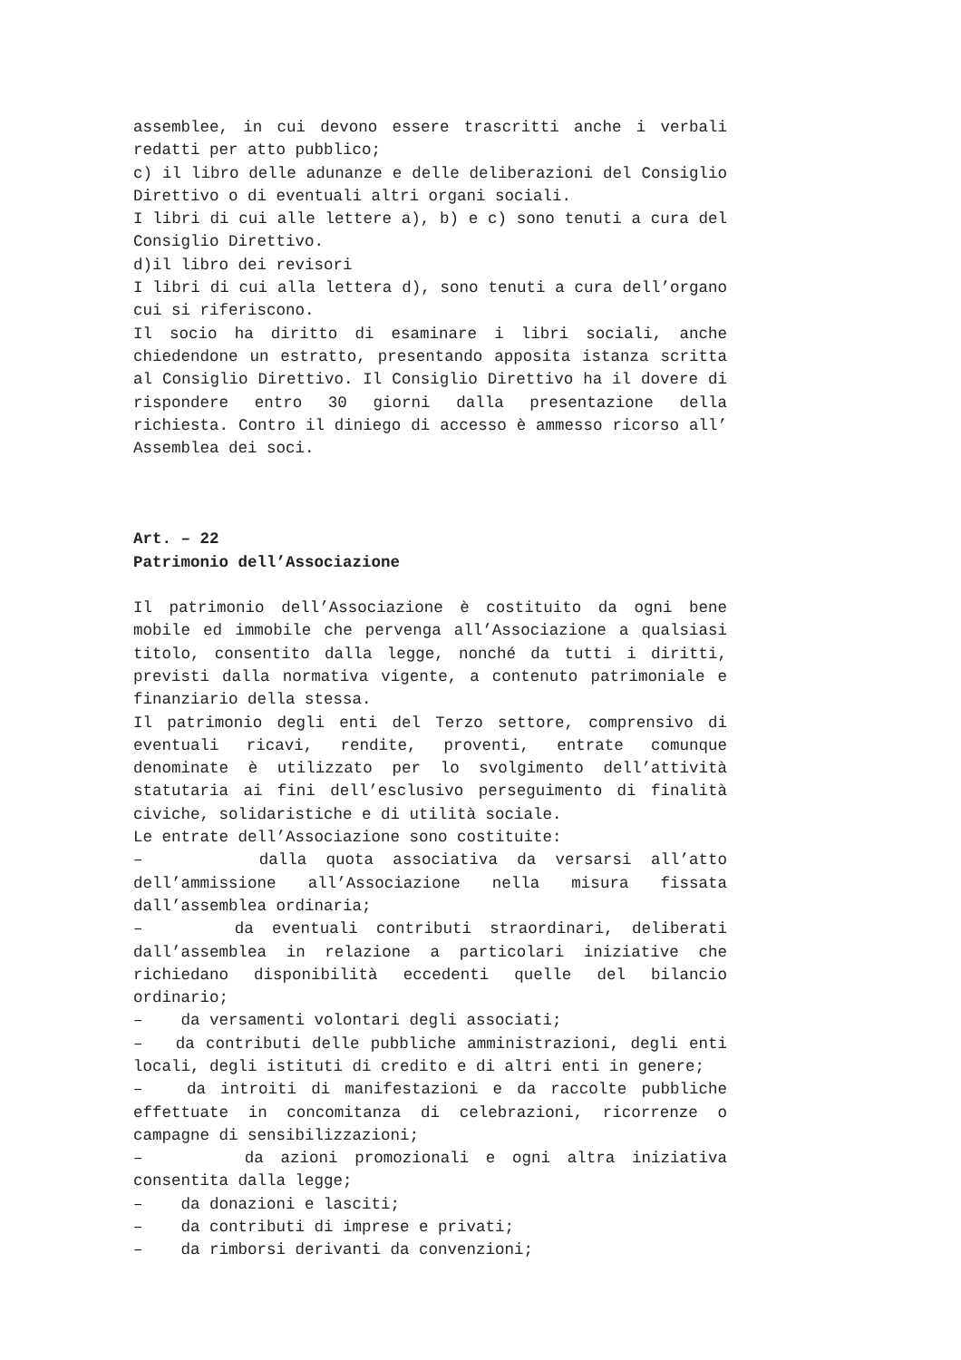assemblee, in cui devono essere trascritti anche i verbali redatti per atto pubblico;
c) il libro delle adunanze e delle deliberazioni del Consiglio Direttivo o di eventuali altri organi sociali.
I libri di cui alle lettere a), b) e c) sono tenuti a cura del Consiglio Direttivo.
d)il libro dei revisori
I libri di cui alla lettera d), sono tenuti a cura dell’organo cui si riferiscono.
Il socio ha diritto di esaminare i libri sociali, anche chiedendone un estratto, presentando apposita istanza scritta al Consiglio Direttivo. Il Consiglio Direttivo ha il dovere di rispondere entro 30 giorni dalla presentazione della richiesta. Contro il diniego di accesso è ammesso ricorso all’ Assemblea dei soci.
Art. – 22
Patrimonio dell’Associazione
Il patrimonio dell’Associazione è costituito da ogni bene mobile ed immobile che pervenga all’Associazione a qualsiasi titolo, consentito dalla legge, nonché da tutti i diritti, previsti dalla normativa vigente, a contenuto patrimoniale e finanziario della stessa.
Il patrimonio degli enti del Terzo settore, comprensivo di eventuali ricavi, rendite, proventi, entrate comunque denominate è utilizzato per lo svolgimento dell’attività statutaria ai fini dell’esclusivo perseguimento di finalità civiche, solidaristiche e di utilità sociale.
Le entrate dell’Associazione sono costituite:
– dalla quota associativa da versarsi all’atto dell’ammissione all’Associazione nella misura fissata dall’assemblea ordinaria;
– da eventuali contributi straordinari, deliberati dall’assemblea in relazione a particolari iniziative che richiedano disponibilità eccedenti quelle del bilancio ordinario;
– da versamenti volontari degli associati;
– da contributi delle pubbliche amministrazioni, degli enti locali, degli istituti di credito e di altri enti in genere;
– da introiti di manifestazioni e da raccolte pubbliche effettuate in concomitanza di celebrazioni, ricorrenze o campagne di sensibilizzazioni;
– da azioni promozionali e ogni altra iniziativa consentita dalla legge;
– da donazioni e lasciti;
– da contributi di imprese e privati;
– da rimborsi derivanti da convenzioni;